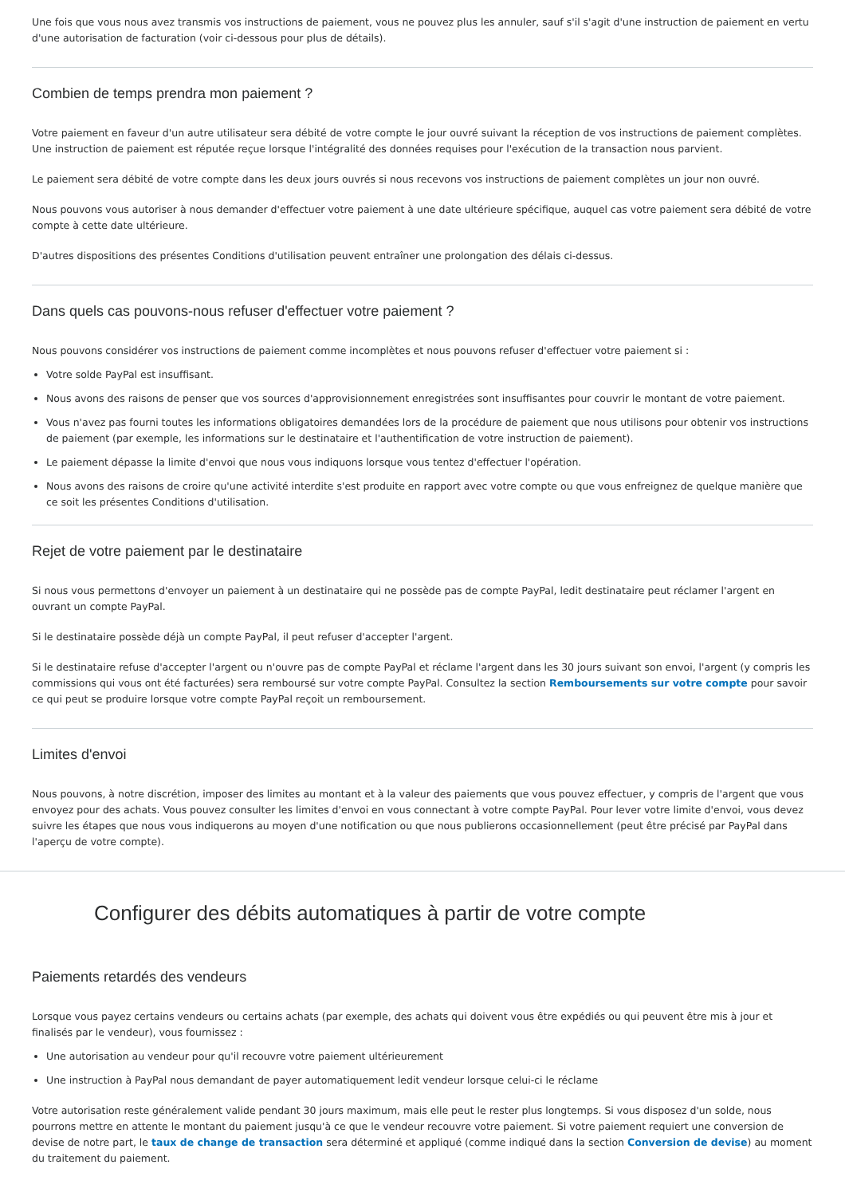Une fois que vous nous avez transmis vos instructions de paiement, vous ne pouvez plus les annuler, sauf s'il s'agit d'une instruction de paiement en vertu d'une autorisation de facturation (voir ci-dessous pour plus de détails).
Combien de temps prendra mon paiement ?
Votre paiement en faveur d'un autre utilisateur sera débité de votre compte le jour ouvré suivant la réception de vos instructions de paiement complètes. Une instruction de paiement est réputée reçue lorsque l'intégralité des données requises pour l'exécution de la transaction nous parvient.
Le paiement sera débité de votre compte dans les deux jours ouvrés si nous recevons vos instructions de paiement complètes un jour non ouvré.
Nous pouvons vous autoriser à nous demander d'effectuer votre paiement à une date ultérieure spécifique, auquel cas votre paiement sera débité de votre compte à cette date ultérieure.
D'autres dispositions des présentes Conditions d'utilisation peuvent entraîner une prolongation des délais ci-dessus.
Dans quels cas pouvons-nous refuser d'effectuer votre paiement ?
Nous pouvons considérer vos instructions de paiement comme incomplètes et nous pouvons refuser d'effectuer votre paiement si :
Votre solde PayPal est insuffisant.
Nous avons des raisons de penser que vos sources d'approvisionnement enregistrées sont insuffisantes pour couvrir le montant de votre paiement.
Vous n'avez pas fourni toutes les informations obligatoires demandées lors de la procédure de paiement que nous utilisons pour obtenir vos instructions de paiement (par exemple, les informations sur le destinataire et l'authentification de votre instruction de paiement).
Le paiement dépasse la limite d'envoi que nous vous indiquons lorsque vous tentez d'effectuer l'opération.
Nous avons des raisons de croire qu'une activité interdite s'est produite en rapport avec votre compte ou que vous enfreignez de quelque manière que ce soit les présentes Conditions d'utilisation.
Rejet de votre paiement par le destinataire
Si nous vous permettons d'envoyer un paiement à un destinataire qui ne possède pas de compte PayPal, ledit destinataire peut réclamer l'argent en ouvrant un compte PayPal.
Si le destinataire possède déjà un compte PayPal, il peut refuser d'accepter l'argent.
Si le destinataire refuse d'accepter l'argent ou n'ouvre pas de compte PayPal et réclame l'argent dans les 30 jours suivant son envoi, l'argent (y compris les commissions qui vous ont été facturées) sera remboursé sur votre compte PayPal. Consultez la section Remboursements sur votre compte pour savoir ce qui peut se produire lorsque votre compte PayPal reçoit un remboursement.
Limites d'envoi
Nous pouvons, à notre discrétion, imposer des limites au montant et à la valeur des paiements que vous pouvez effectuer, y compris de l'argent que vous envoyez pour des achats. Vous pouvez consulter les limites d'envoi en vous connectant à votre compte PayPal. Pour lever votre limite d'envoi, vous devez suivre les étapes que nous vous indiquerons au moyen d'une notification ou que nous publierons occasionnellement (peut être précisé par PayPal dans l'aperçu de votre compte).
Configurer des débits automatiques à partir de votre compte
Paiements retardés des vendeurs
Lorsque vous payez certains vendeurs ou certains achats (par exemple, des achats qui doivent vous être expédiés ou qui peuvent être mis à jour et finalisés par le vendeur), vous fournissez :
Une autorisation au vendeur pour qu'il recouvre votre paiement ultérieurement
Une instruction à PayPal nous demandant de payer automatiquement ledit vendeur lorsque celui-ci le réclame
Votre autorisation reste généralement valide pendant 30 jours maximum, mais elle peut le rester plus longtemps. Si vous disposez d'un solde, nous pourrons mettre en attente le montant du paiement jusqu'à ce que le vendeur recouvre votre paiement. Si votre paiement requiert une conversion de devise de notre part, le taux de change de transaction sera déterminé et appliqué (comme indiqué dans la section Conversion de devise) au moment du traitement du paiement.